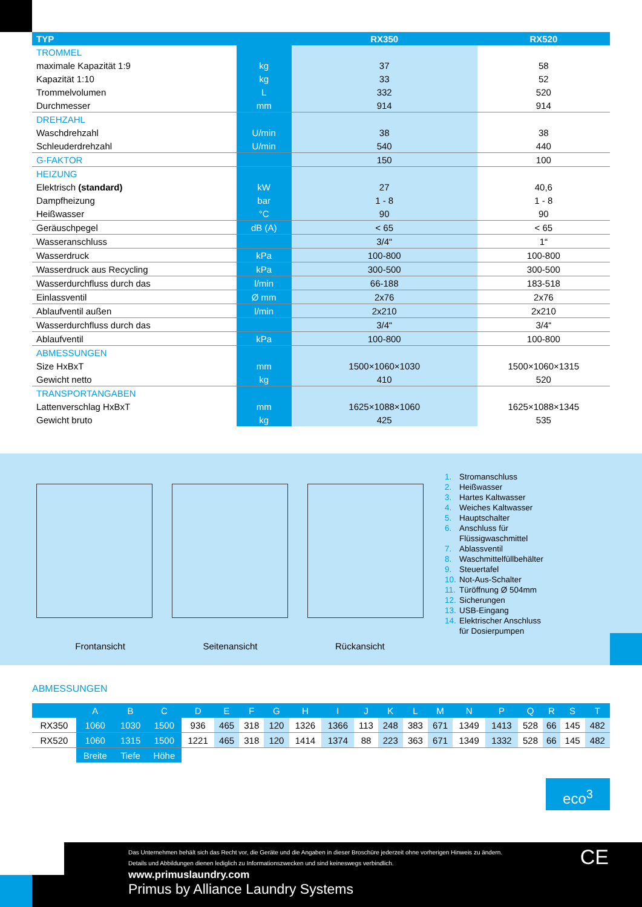| TYP | | RX350 | RX520 |
| --- | --- | --- | --- |
| TROMMEL | | | |
| maximale Kapazität 1:9 | kg | 37 | 58 |
| Kapazität 1:10 | kg | 33 | 52 |
| Trommelvolumen | L | 332 | 520 |
| Durchmesser | mm | 914 | 914 |
| DREHZAHL | | | |
| Waschdrehzahl | U/min | 38 | 38 |
| Schleuderdrehzahl | U/min | 540 | 440 |
| G-FAKTOR | | 150 | 100 |
| HEIZUNG | | | |
| Elektrisch (standard) | kW | 27 | 40,6 |
| Dampfheizung | bar | 1 - 8 | 1 - 8 |
| Heißwasser | °C | 90 | 90 |
| Geräuschpegel | dB (A) | < 65 | < 65 |
| Wasseranschluss | | 3/4“ | 1“ |
| Wasserdruck | kPa | 100-800 | 100-800 |
| Wasserdruck aus Recycling | kPa | 300-500 | 300-500 |
| Wasserdurchfluss durch das | l/min | 66-188 | 183-518 |
| Einlassventil | Ø mm | 2x76 | 2x76 |
| Ablaufventil außen | l/min | 2x210 | 2x210 |
| Wasserdurchfluss durch das | | 3/4“ | 3/4“ |
| Ablaufventil | kPa | 100-800 | 100-800 |
| ABMESSUNGEN | | | |
| Size HxBxT | mm | 1500×1060×1030 | 1500×1060×1315 |
| Gewicht netto | kg | 410 | 520 |
| TRANSPORTANGABEN | | | |
| Lattenverschlag HxBxT | mm | 1625×1088×1060 | 1625×1088×1345 |
| Gewicht bruto | kg | 425 | 535 |
Frontansicht Seitenansicht Rückansicht
1. Stromanschluss
2. Heißwasser
3. Hartes Kaltwasser
4. Weiches Kaltwasser
5. Hauptschalter
6. Anschluss für
Flüssigwaschmittel
7. Ablassventil
8. Waschmittelfüllbehälter
9. Steuertafel
10. Not-Aus-Schalter
11. Türöffnung Ø 504mm
12. Sicherungen
13. USB-Eingang
14. Elektrischer Anschluss
für Dosierpumpen
ABMESSUNGEN
| | A | B | C | D | E | F | G | H | I | J | K | L | M | N | P | Q | R | S | T |
| --- | --- | --- | --- | --- | --- | --- | --- | --- | --- | --- | --- | --- | --- | --- | --- | --- | --- | --- | --- |
| RX350 | 1060 | 1030 | 1500 | 936 | 465 | 318 | 120 | 1326 | 1366 | 113 | 248 | 383 | 671 | 1349 | 1413 | 528 | 66 | 145 | 482 |
| RX520 | 1060 | 1315 | 1500 | 1221 | 465 | 318 | 120 | 1414 | 1374 | 88 | 223 | 363 | 671 | 1349 | 1332 | 528 | 66 | 145 | 482 |
| | Breite | Tiefe | Höhe | | | | | | | | | | | | | | | | |
eco<sup>3</sup>
Das Unternehmen behält sich das Recht vor, die Geräte und die Angaben in dieser Broschüre jederzeit ohne vorherigen Hinweis zu ändern. Details und Abbildungen dienen lediglich zu Informationszwecken und sind keineswegs verbindlich.
www.primuslaundry.com
Primus by Alliance Laundry Systems
CE